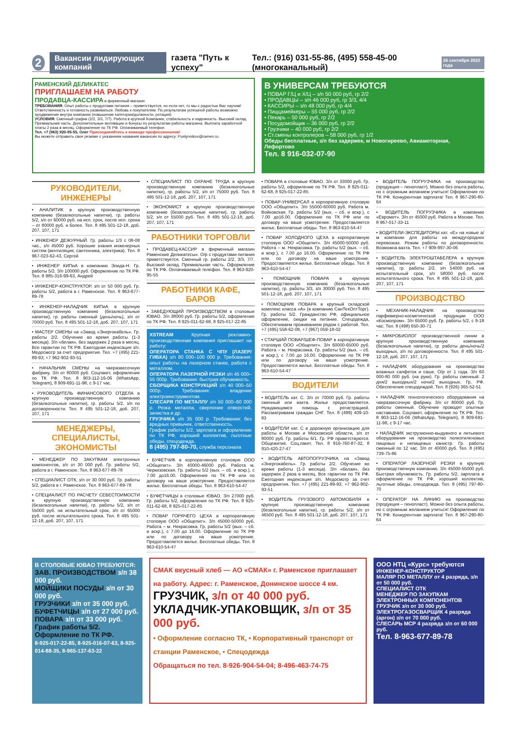2 Вакансии лидирующих компаний газета "Путь к успеху" Тел.: (916) 031-55-86, (495) 558-45-00 (многоканальный) 26 сентября 2022 года
РАМЕНСКИЙ ДЕЛИКАТЕС
ПРИГЛАШАЕМ НА РАБОТУ
ПРОДАВЦА-КАССИРА в фирменный магазин
ТРЕБОВАНИЯ: Опыт работы с продуктами питания – приветствуется, но если нет, то мы с радостью Вас научим! Ответственность и готовность развиваться. Любовь к покупателям. По результатам успешной работы возможно продвижение внутри компании (повышение категории/должности, ротация)
УСЛОВИЯ: Сменный график (2/2, 3/3, 7/7). Работа в крупной Компании, стабильность и надежность. Высокий оклад. Премиальная часть. Дополнительные мотивации и бонусы по результатам работы магазина. Выплата заработной платы 2 раза в месяц. Оформление по ТК РФ. Оплачиваемый телефон
Тел. +7 (963) 920-95-55, Олег Присоединяйтесь к команде профессионалов!
Вы можете отправить свое резюме с указанием названия вакансии по адресу: Pustynnikov@ramen.ru
В УНИВЕРСАМ ТРЕБУЮТСЯ
• ПОВАР Г/Ц и Х/Ц – з/п 50 000 руб, гр 2/2
• ПРОДАВЦЫ – з/п 46 000 руб, гр 3/3, 4/4
• КАССИРЫ – з/п 48 000 руб, гр 4/4
• Пиццамейкеры – 55 000 руб, гр 2/2
• Пекарь – 50 000 руб, гр 2/2
• Посудомойщик – 36 000 руб, гр 2/2
• Грузчики – 40 000 руб, гр 2/2
• Ст.смены контролеров – 58 000 руб, гр 1/2
Обеды бесплатные, з/п без задержек, м Новогиреево, Авиамоторная, Лефортово
Тел. 8 916-032-07-90
РУКОВОДИТЕЛИ, ИНЖЕНЕРЫ
• АНАЛИТИК в крупную производственную компанию (безалкогольные напитки), гр. работы 5/2, з/п от 60000 руб. на исп. срок, после исп. срока – от 80000 руб. и более. Тел. 8 495 501-12-18, доб. 207, 107, 171
• ИНЖЕНЕР ДЕЖУРНЫЙ. Гр. работы 1/3 с 08-08 час., з/п 45000 руб. Хорошие знания инженерных систем (вентиляция, сантехника, электрика). Тел. 8 967-023-62-43, Сергей
• ИНЖЕНЕР КИПиА в компанию Элида-Н. Гр. работы 5/2. З/п 100000 руб. Оформление по ТК РФ. Тел. 8 985-316-99-63, Андрей
• ИНЖЕНЕР-КОНСТРУКТОР, з/п от 50 000 руб. Гр. работы 5/2, работа в г. Раменское. Тел. 8 963-677-89-78
• ИНЖЕНЕР-НАЛАДЧИК КИПиА в крупную производственную компанию (безалкогольные напитки), гр. работы сменный (день/ночь), з/п от 70000 руб. Тел. 8 495 501-12-18, доб. 207, 107, 171
• МАСТЕР СМЕНЫ на «Завод «Энергокабель». Гр. работы 2/2. Обучение во время работы (1-3 месяца). З/п «белая», без задержек 2 раза в месяц. Все гарантии по ТК РФ. Ежегодная индексация з/п. Медосмотр за счет предприятия. Тел. +7 (495) 221-89-93; +7 962-902-93-51
• НАЧАЛЬНИК СМЕНЫ на чаеразвесочную фабрику. З/п от 80000 руб. Соцпакет, оформление по ТК РФ. Тел. 8 903-112-16-06 (WhatsApp, Telegram), 8 909-691-11-98, с 9-17 час.
• РУКОВОДИТЕЛЬ ФИНАНСОВОГО ОТДЕЛА в крупную производственную компанию (безалкогольные напитки), гр. работы 5/2, з/п по договоренности. Тел. 8 495 501-12-18, доб. 207, 107, 171
МЕНЕДЖЕРЫ, СПЕЦИАЛИСТЫ, ЭКОНОМИСТЫ
• МЕНЕДЖЕР ПО ЗАКУПКАМ электронных компонентов, з/п от 30 000 руб. Гр. работы 5/2, работа в г. Раменское. Тел. 8 963-677-89-78
• СПЕЦИАЛИСТ ОТК, з/п от 30 000 руб. Гр. работы 5/2, работа в г. Раменское. Тел. 8 963-677-89-78
• СПЕЦИАЛИСТ ПО РАСЧЕТУ СЕБЕСТОИМОСТИ в крупную производственную компанию (безалкогольные напитки), гр. работы 5/2, з/п от 55000 руб. на испытательный срок, з/п от 65000 руб. после испытательного срока. Тел. 8 495 501-12-18, доб. 207, 107, 171
• СПЕЦИАЛИСТ ПО ОХРАНЕ ТРУДА в крупную производственную компанию (безалкогольные напитки), гр. работы 5/2, з/п от 75000 руб. Тел. 8 495 501-12-18, доб. 207, 107, 171
• ЭКОНОМИСТ в крупную производственную компанию (безалкогольные напитки), гр. работы 5/2, з/п от 55000 руб. Тел. 8 495 501-12-18, доб. 207, 107, 171
РАБОТНИКИ ТОРГОВЛИ
• ПРОДАВЕЦ-КАССИР в фирменный магазин Раменские Деликатесы». О/р с продуктами питания приветствуется. Сменный гр. работы 2/2, 3/3, 7/7. Высокий оклад. Премиальная часть. Оформление по ТК РФ. Оплачиваемый телефон. Тел. 8 963-920-95-55
РАБОТНИКИ КАФЕ, БАРОВ
• ЗАВЕДУЮЩИЙ ПРОИЗВОДСТВОМ в столовые ЮВАО. З/п 38000 руб. Гр. работы 5/2, оформление по ТК РФ. Тел. 8 925-011-62-68, 8 925-017-22-85
XSTREAM Крупная рекламно-производственная компания приглашает на работу:
ОПЕРАТОРА СТАНКА С ЧПУ (ЛАЗЕР/ГИБКА) з/п 80 000–100 000 р. Требования: опыт работы на лазерном станке, работа с металлом.
ОПЕРАТОРА ЛАЗЕРНОЙ РЕЗКИ з/п 45 000–55 000р. Требования: быстрая обучаемость.
СБОРЩИКА КОНСТРУКЦИЙ з/п 40 000–50 000р. Требования: владение электроинструментом.
СЛЕСАРЯ ПО МЕТАЛЛУ з/п 50 000–60 000 р. Резка металла, сверление отверстий, зачистка и др.
ГРУЗЧИКА з/п 35 000 р. Требования: без вредных привычек, ответственность.
График работы 5/2, зарплата и оформление по ТК РФ, хороший коллектив, льготные обеды, спецодежда.
8 (495) 797-80-70, служба персонала
• БУФЕТЧИК в корпоративную столовую ООО «Общепит». З/п 40000-46000 руб. Работа м. Черкизовская. Гр. работы 5/2 (вых. – сб. и вскр.), с 7.00 до16.00. Оформление по ТК РФ или по договору на ваше усмотрение. Предоставляется жилье. Бесплатные обеды. Тел. 8 963-610-54-47
• БУФЕТЧИЦЫ в столовые ЮВАО. З/п 27000 руб. Гр. работы 5/2, оформление по ТК РФ. Тел. 8 925-011-62-68, 8 925-017-22-85
• ПОВАР ГОРЯЧЕГО ЦЕХА в корпоративную столовую ООО «Общепит». З/п 45000-50000 руб. Работа – м. Некрасовка. Гр. работы 5/2 (вых. – сб. и вскр.), с 7.00 до 16.00. Оформление по ТК РФ или по договору на ваше усмотрение. Предоставляется жилье. Бесплатные обеды. Тел. 8 963-610-54-47
• ПОВАРА в столовые ЮВАО. З/п от 33000 руб. Гр. работы 5/2, оформление по ТК РФ. Тел. 8 925-011-62-68, 8 925-017-22-85
• ПОВАР-УНИВЕРСАЛ в корпоративную столовую ООО «Общепит». З/п 55000-60000 руб. Работа м. Войковская. Гр. работы 5/2 (вых. – сб. и вскр.), с 7.00 до16.00. Оформление по ТК РФ или по договору на ваше усмотрение. Предоставляется жилье. Бесплатные обеды. Тел. 8 963-610-54-47
• ПОВАР ХОЛОДНОГО ЦЕХА в корпоративную столовую ООО «Общепит». З/п 45000-50000 руб. Работа – м. Некрасовка. Гр. работы 5/2 (вых. – сб. и вскр.), с 7.00 до 16.00. Оформление по ТК РФ или по договору на ваше усмотрение. Предоставляется жилье. Бесплатные обеды. Тел. 8 963-610-54-47
• ПОМОЩНИК ПОВАРА в крупную производственную компанию (безалкогольные напитки), гр. работы 3/3, з/п 30000 руб. Тел. 8 495 501-12-18, доб. 207, 107, 171
• ПОМОЩНИК ПОВАРА в крупный складской комплекс класса «А» (в компанию СанТехОптТорг). Гр. работы 5/2. Гражданство РФ, официальное оформление, скидки на питание. Спецодежда, Обеспечиваем проживанием рядом с работой. Тел. +7 (495) 558-62-08, +7 (967) 059-18-02
• СТАРШИЙ ПОВАР/ШЕФ-ПОВАР в корпоративную столовую ООО «Общепит». З/п 60000-65000 руб. Работа – м. Некрасовка. Гр. работы 5/2 (вых. – сб. и вскр.), с 7.00 до 16.00. Оформление по ТК РФ или по договору на ваше усмотрение. Предоставляется жилье. Бесплатные обеды. Тел. 8 963-610-54-47
ВОДИТЕЛИ
• ВОДИТЕЛЬ кат. С. З/п от 70000 руб. Гр. работы сменный или вахта. Жилье предоставляется. Нуждающимся помощь с регистрацией. Рассматриваем граждан СНГ. Тел. 8 (499) 409-10-83
• ВОДИТЕЛИ кат. С в дорожную организацию для работы в Москве и Московской области, з/п от 80000 руб. Гр. работы 6/1. Гр. РФ приветствуются. Общежитие. Соц.пакет. Тел. 8 916-760-87-32, 8 910-420-27-47
• ВОДИТЕЛЬ АВТОПОГРУЗЧИКА на «Завод «Энергокабель». Гр. работы 2/2. Обучение во время работы (1-3 месяца). З/п «белая», без задержек 2 раза в месяц. Все гарантии по ТК РФ. Ежегодная индексация з/п. Медосмотр за счет предприятия. Тел. +7 (495) 221-89-93; +7 962-902-93-51
• ВОДИТЕЛЬ ГРУЗОВОГО АВТОМОБИЛЯ в крупную производственную компанию (безалкогольные напитки), гр. работы 5/2, з/п от 46500 руб. Тел. 8 495 501-12-18, доб. 207, 107, 171
• ВОДИТЕЛЬ ПОГРУЗЧИКА на производство (продукция – пенопласт). Можно без опыта работы, но с огромным желанием учиться! Оформление по ТК РФ. Конкурентная зарплата! Тел. 8 967-290-80-64
• ВОДИТЕЛЬ ПОГРУЗЧИКА в компанию «Евромет». З/п от 45000 руб. Работа в Москве. Тел. 8 967-017-33-11
• ВОДИТЕЛИ-ЭКСПЕДИТОРЫ кат. «Е» на новые а/м компании для работы на междугородних перевозках. Режим работы по договоренности. Возможна вахта. Тел. +7 909-997-30-06
• ВОДИТЕЛЬ ЭЛЕКТРОШТАБЕЛЕРА в крупную производственную компанию (безалкогольные напитки), гр. работы 2/2, з/п 54000 руб. на испытательный срок, з/п 58000 руб. после испытательного срока. Тел. 8 495 501-12-18, доб. 207, 107, 171
ПРОИЗВОДСТВО
• МЕХАНИК-НАЛАДЧИК на производство парфюмерно-косметической продукции ООО «Космопром». З/п 65000 руб. Гр. работы 5/2, с 9-18 час. Тел. 8 (498) 650-30-71
• МИКРОБИОЛОГ производственной линии в крупную производственную компанию (безалкогольные напитки), гр. работы день/ночь/2 выходных, з/п по договоренности. Тел. 8 495 501-12-18, доб. 207, 107, 171
• НАЛАДЧИК оборудования на производство влажных салфеток и саше. О/р от 1 года. З/п 60 000-80 000 руб. (на руки). Гр. работы сменный: 2 дня/2 выходных/2 ночи/2 выходных. Гр. РФ. Обеспечение спецодеждой. Тел. 8 (926) 365-52-51
• НАЛАДЧИК технологического оборудования на чаеразвесочную фабрику. З/п от 80000 руб. Гр. работы сменный. Обучение проводят опытные наставники. Соцпакет, оформление по ТК РФ. Тел. 8 903-112-16-06 (WhatsApp, Telegram), 8 909-691-11-98, с 9-17 час.
• НАЛАДЧИК экструзионно-выдувного и литьевого оборудования на производство полиэтиленовых пищевых и непищевых канистр. Гр. работы сменный по 12 час. З/п от 40000 руб. Тел. 8 (495) 739-75-86
• ОПЕРАТОР ЛАЗЕРНОЙ РЕЗКИ в крупную производственную компанию. З/п 45000-55000 руб. Быстрая обучаемость. Гр. работы 5/2, зарплата и оформление по ТК РФ, хороший коллектив, льготные обеды, спецодежда. Тел. 8 (495) 797-80-70
• ОПЕРАТОР НА ЛИНИЮ на производство (продукция – пенопласт). Можно без опыта работы, но с огромным желанием учиться! Оформление по ТК РФ. Конкурентная зарплата! Тел. 8 967-290-80-64
В СТОЛОВЫЕ ЮВАО ТРЕБУЮТСЯ:
ЗАВ. ПРОИЗВОДСТВОМ з/п 38 000 руб.
МОЙЩИКИ ПОСУДЫ з/п от 30 000 руб.
ГРУЗЧИКИ з/п от 35 000 руб.
БУФЕТЧИЦЫ з/п от 27 000 руб.
ПОВАРА з/п от 33 000 руб.
График работы 5/2. Оформление по ТК РФ.
8-925-017-22-85, 8-925-016-07-63, 8-925-014-88-35, 8-965-137-63-22
СМАК вкусный хлеб — АО «СМАК» г. Раменское приглашает на работу. Адрес: г. Раменское, Донинское шоссе 4 км.
ГРУЗЧИК, з/п от 40 000 руб.
УКЛАДЧИК-УПАКОВЩИК, з/п от 35 000 руб.
• Оформление согласно ТК, • Корпоративный транспорт от станции Раменское, • Спецодежда
Обращаться по тел. 8-926-904-54-04; 8-496-463-74-75
ООО НТЦ «Курс» требуются
ИНЖЕНЕР-КОНСТРУКТОР
МАЛЯР ПО МЕТАЛЛУ от 4 разряда, з/п от 50 000 руб.
СПЕЦИАЛИСТ ОТК
МЕНЕДЖЕР ПО ЗАКУПКАМ ЭЛЕКТРОННЫХ КОМПОНЕНТОВ
ГРУЗЧИК з/п от 30 000 руб.
ЭЛЕКТРОГАЗОСВАРЩИК 4 разряда (аргон) з/п от 70 000 руб.
СЛЕСАРЬ МСР 4 разряда з/п от 60 000 руб.
Тел. 8-963-677-89-78